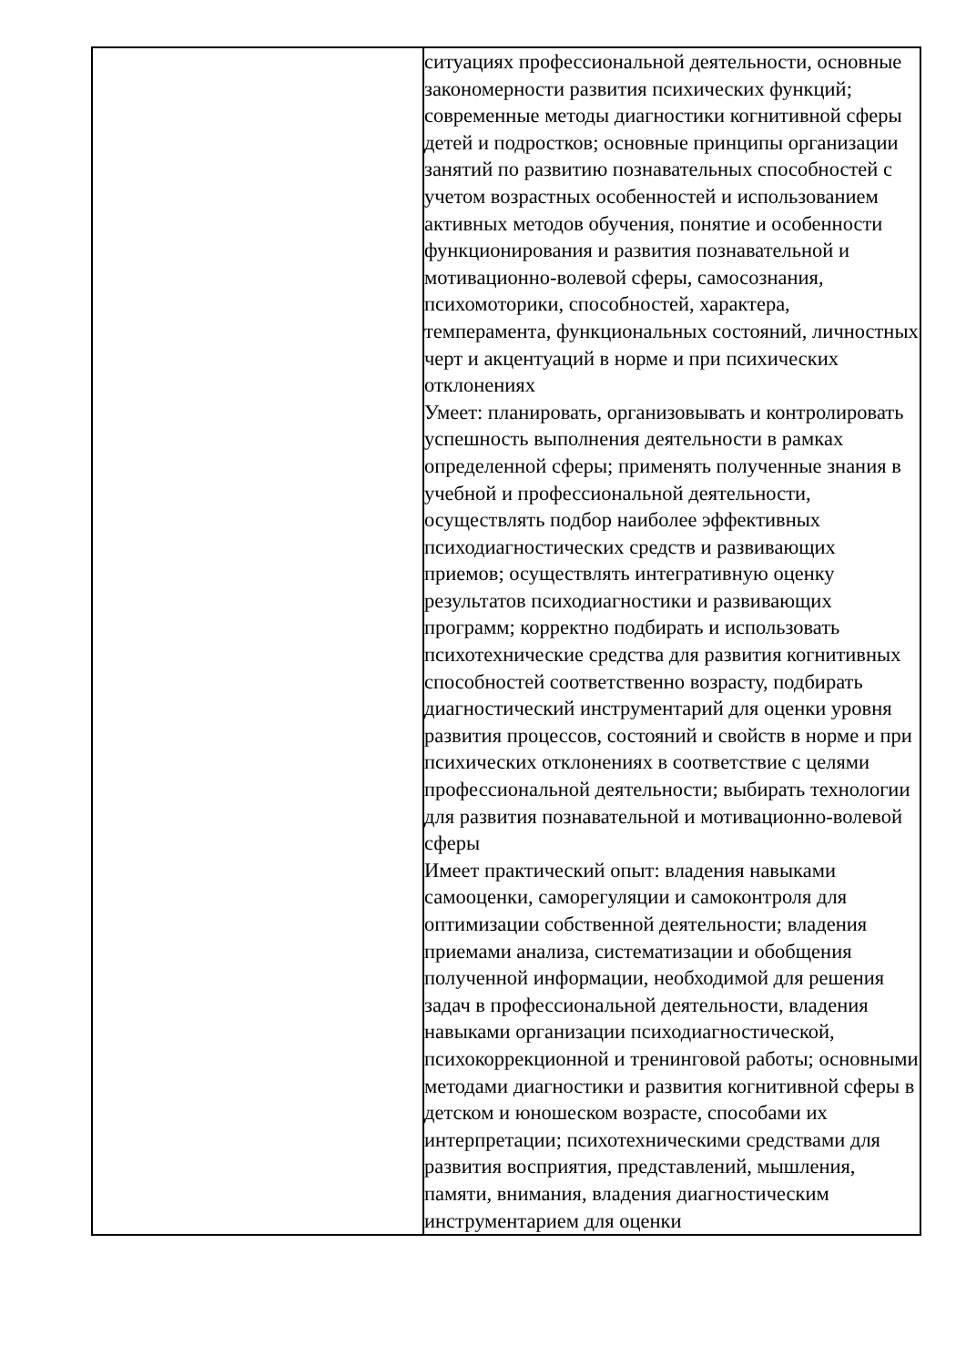| | ситуациях профессиональной деятельности, основные закономерности развития психических функций; современные методы диагностики когнитивной сферы детей и подростков; основные принципы организации занятий по развитию познавательных способностей с учетом возрастных особенностей и использованием активных методов обучения, понятие и особенности функционирования и развития познавательной и мотивационно-волевой сферы, самосознания, психомоторики, способностей, характера, темперамента, функциональных состояний, личностных черт и акцентуаций в норме и при психических отклонениях Умеет: планировать, организовывать и контролировать успешность выполнения деятельности в рамках определенной сферы; применять полученные знания в учебной и профессиональной деятельности, осуществлять подбор наиболее эффективных психодиагностических средств и развивающих приемов; осуществлять интегративную оценку результатов психодиагностики и развивающих программ; корректно подбирать и использовать психотехнические средства для развития когнитивных способностей соответственно возрасту, подбирать диагностический инструментарий для оценки уровня развития процессов, состояний и свойств в норме и при психических отклонениях в соответствие с целями профессиональной деятельности; выбирать технологии для развития познавательной и мотивационно-волевой сферы Имеет практический опыт: владения навыками самооценки, саморегуляции и самоконтроля для оптимизации собственной деятельности; владения приемами анализа, систематизации и обобщения полученной информации, необходимой для решения задач в профессиональной деятельности, владения навыками организации психодиагностической, психокоррекционной и тренинговой работы; основными методами диагностики и развития когнитивной сферы в детском и юношеском возрасте, способами их интерпретации; психотехническими средствами для развития восприятия, представлений, мышления, памяти, внимания, владения диагностическим инструментарием для оценки |